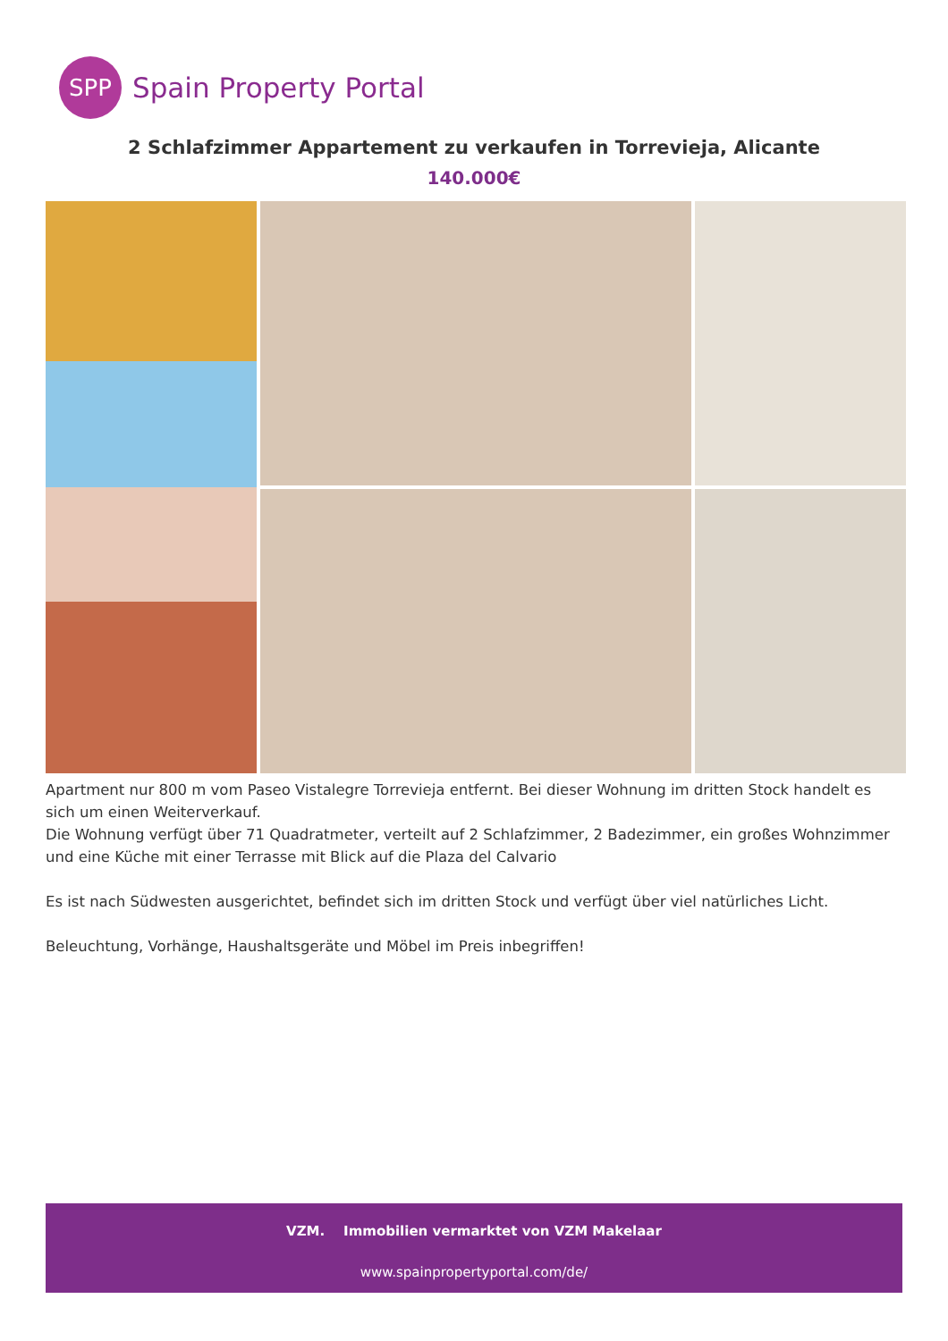SPP
Spain Property Portal
2 Schlafzimmer Appartement zu verkaufen in Torrevieja, Alicante
140.000€
Apartment nur 800 m vom Paseo Vistalegre Torrevieja entfernt. Bei dieser Wohnung im dritten Stock handelt es sich um einen Weiterverkauf.
Die Wohnung verfügt über 71 Quadratmeter, verteilt auf 2 Schlafzimmer, 2 Badezimmer, ein großes Wohnzimmer und eine Küche mit einer Terrasse mit Blick auf die Plaza del Calvario
Es ist nach Südwesten ausgerichtet, befindet sich im dritten Stock und verfügt über viel natürliches Licht.
Beleuchtung, Vorhänge, Haushaltsgeräte und Möbel im Preis inbegriffen!
VZM. Immobilien vermarktet von VZM Makelaar
www.spainpropertyportal.com/de/